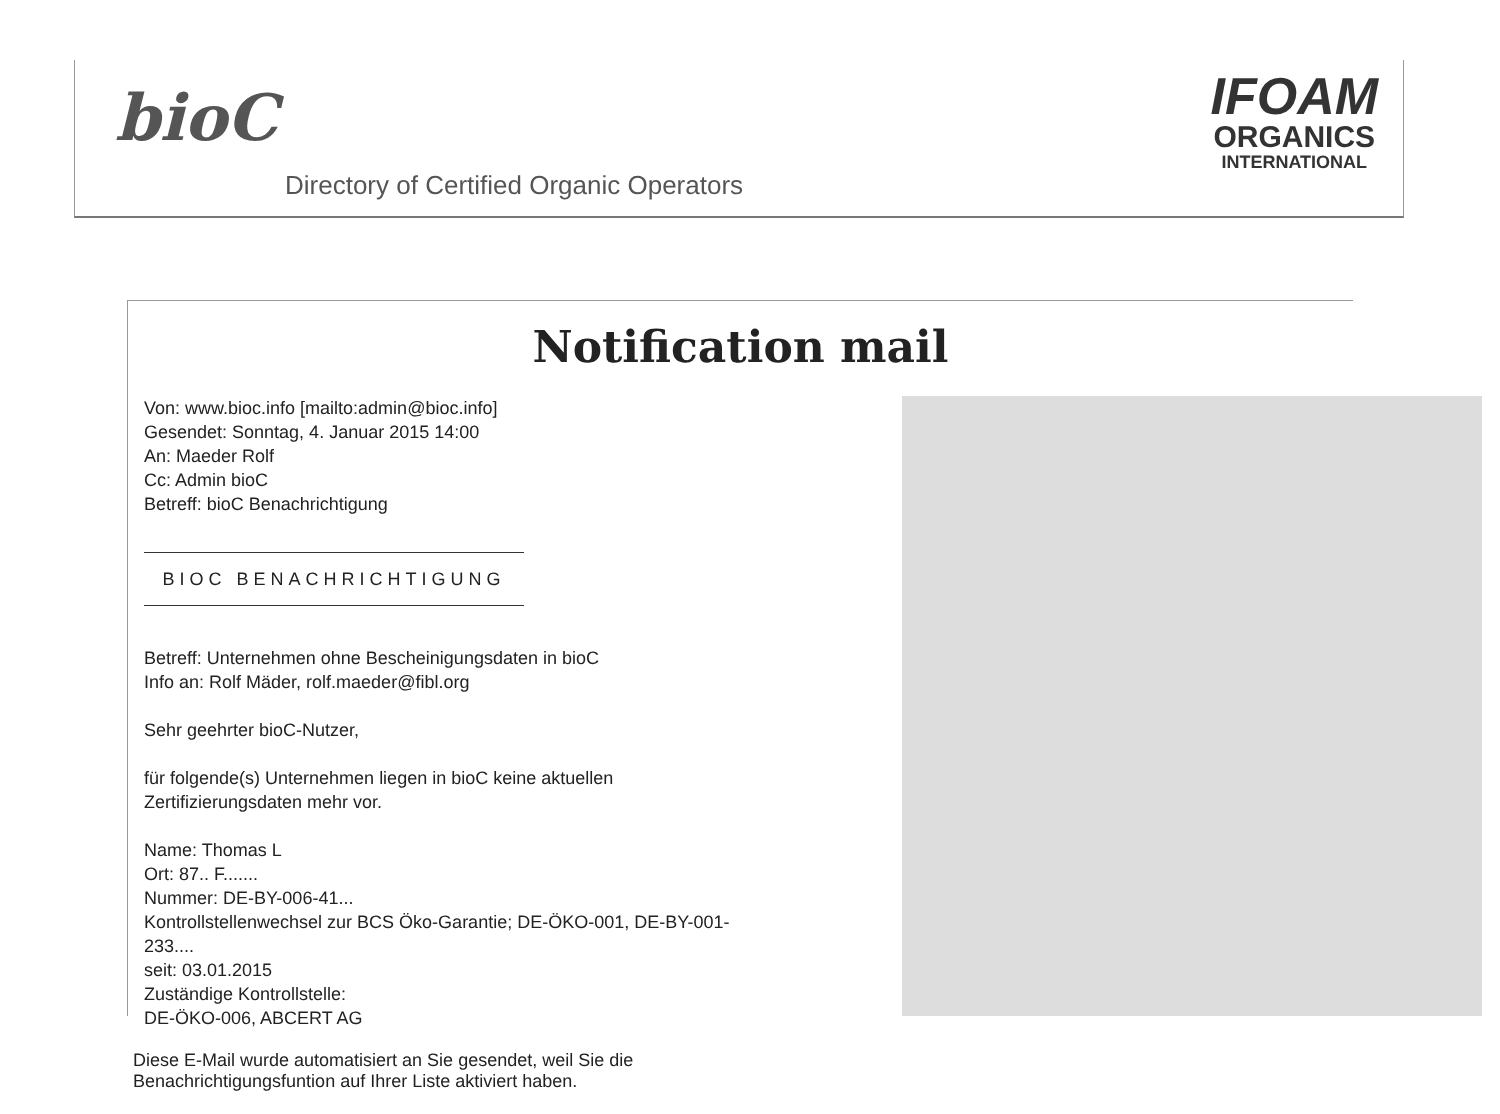bioC
Directory of Certified Organic Operators
IFOAM
ORGANICS
INTERNATIONAL
Notification mail
Von: www.bioc.info [mailto:admin@bioc.info]
Gesendet: Sonntag, 4. Januar 2015 14:00
An: Maeder Rolf
Cc: Admin bioC
Betreff: bioC Benachrichtigung
BIOC BENACHRICHTIGUNG
Betreff: Unternehmen ohne Bescheinigungsdaten in bioC
Info an: Rolf Mäder, rolf.maeder@fibl.org
Sehr geehrter bioC-Nutzer,
für folgende(s) Unternehmen liegen in bioC keine aktuellen Zertifizierungsdaten mehr vor.
Name: Thomas L
Ort: 87.. F.......
Nummer: DE-BY-006-41...
Kontrollstellenwechsel zur BCS Öko-Garantie; DE-ÖKO-001, DE-BY-001-233....
seit: 03.01.2015
Zuständige Kontrollstelle:
DE-ÖKO-006, ABCERT AG
Diese E-Mail wurde automatisiert an Sie gesendet, weil Sie die
Benachrichtigungsfuntion auf Ihrer Liste aktiviert haben.